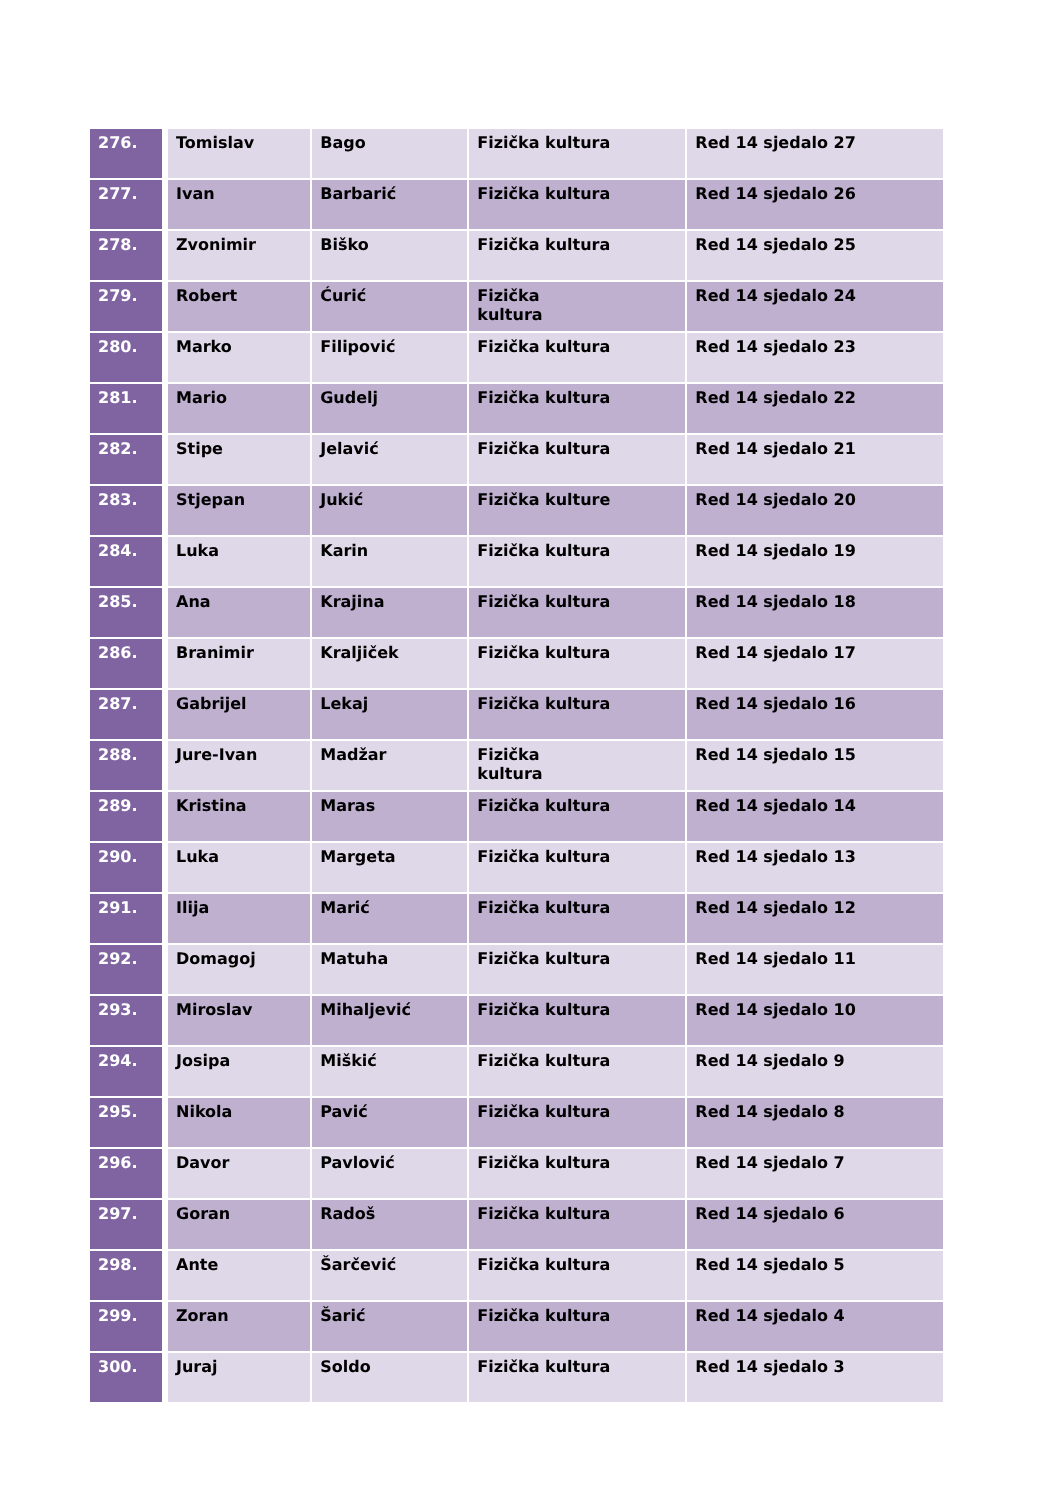| 276. | Tomislav | Bago | Fizička kultura | Red 14 sjedalo 27 |
| 277. | Ivan | Barbarić | Fizička kultura | Red 14 sjedalo 26 |
| 278. | Zvonimir | Biško | Fizička kultura | Red 14 sjedalo 25 |
| 279. | Robert | Ćurić | Fizička kultura | Red 14 sjedalo 24 |
| 280. | Marko | Filipović | Fizička kultura | Red 14 sjedalo 23 |
| 281. | Mario | Gudelj | Fizička kultura | Red 14 sjedalo 22 |
| 282. | Stipe | Jelavić | Fizička kultura | Red 14 sjedalo 21 |
| 283. | Stjepan | Jukić | Fizička kulture | Red 14 sjedalo 20 |
| 284. | Luka | Karin | Fizička kultura | Red 14 sjedalo 19 |
| 285. | Ana | Krajina | Fizička kultura | Red 14 sjedalo 18 |
| 286. | Branimir | Kraljiček | Fizička kultura | Red 14 sjedalo 17 |
| 287. | Gabrijel | Lekaj | Fizička kultura | Red 14 sjedalo 16 |
| 288. | Jure-Ivan | Madžar | Fizička kultura | Red 14 sjedalo 15 |
| 289. | Kristina | Maras | Fizička kultura | Red 14 sjedalo 14 |
| 290. | Luka | Margeta | Fizička kultura | Red 14 sjedalo 13 |
| 291. | Ilija | Marić | Fizička kultura | Red 14 sjedalo 12 |
| 292. | Domagoj | Matuha | Fizička kultura | Red 14 sjedalo 11 |
| 293. | Miroslav | Mihaljević | Fizička kultura | Red 14 sjedalo 10 |
| 294. | Josipa | Miškić | Fizička kultura | Red 14 sjedalo 9 |
| 295. | Nikola | Pavić | Fizička kultura | Red 14 sjedalo 8 |
| 296. | Davor | Pavlović | Fizička kultura | Red 14 sjedalo 7 |
| 297. | Goran | Radoš | Fizička kultura | Red 14 sjedalo 6 |
| 298. | Ante | Šarčević | Fizička kultura | Red 14 sjedalo 5 |
| 299. | Zoran | Šarić | Fizička kultura | Red 14 sjedalo 4 |
| 300. | Juraj | Soldo | Fizička kultura | Red 14 sjedalo 3 |